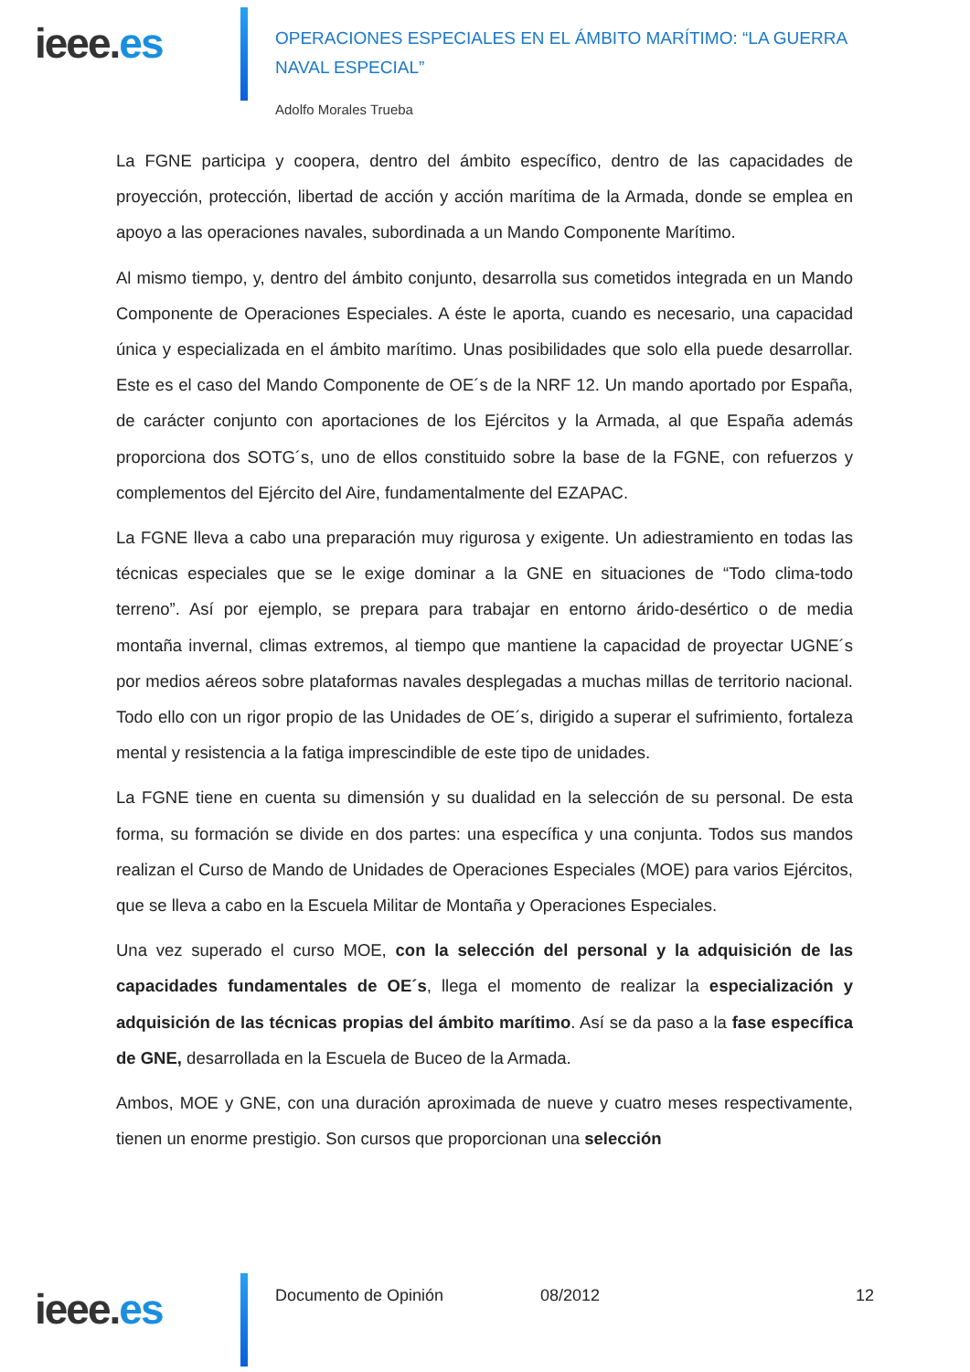ieee.es
OPERACIONES ESPECIALES EN EL ÁMBITO MARÍTIMO: “LA GUERRA NAVAL ESPECIAL”
Adolfo Morales Trueba
La FGNE participa y coopera, dentro del ámbito específico, dentro de las capacidades de proyección, protección, libertad de acción y acción marítima de la Armada, donde se emplea en apoyo a las operaciones navales, subordinada a un Mando Componente Marítimo.
Al mismo tiempo, y, dentro del ámbito conjunto, desarrolla sus cometidos integrada en un Mando Componente de Operaciones Especiales. A éste le aporta, cuando es necesario, una capacidad única y especializada en el ámbito marítimo. Unas posibilidades que solo ella puede desarrollar. Este es el caso del Mando Componente de OE´s de la NRF 12. Un mando aportado por España, de carácter conjunto con aportaciones de los Ejércitos y la Armada, al que España además proporciona dos SOTG´s, uno de ellos constituido sobre la base de la FGNE, con refuerzos y complementos del Ejército del Aire, fundamentalmente del EZAPAC.
La FGNE lleva a cabo una preparación muy rigurosa y exigente. Un adiestramiento en todas las técnicas especiales que se le exige dominar a la GNE en situaciones de “Todo clima-todo terreno”. Así por ejemplo, se prepara para trabajar en entorno árido-desértico o de media montaña invernal, climas extremos, al tiempo que mantiene la capacidad de proyectar UGNE´s por medios aéreos sobre plataformas navales desplegadas a muchas millas de territorio nacional. Todo ello con un rigor propio de las Unidades de OE´s, dirigido a superar el sufrimiento, fortaleza mental y resistencia a la fatiga imprescindible de este tipo de unidades.
La FGNE tiene en cuenta su dimensión y su dualidad en la selección de su personal. De esta forma, su formación se divide en dos partes: una específica y una conjunta. Todos sus mandos realizan el Curso de Mando de Unidades de Operaciones Especiales (MOE) para varios Ejércitos, que se lleva a cabo en la Escuela Militar de Montaña y Operaciones Especiales.
Una vez superado el curso MOE, con la selección del personal y la adquisición de las capacidades fundamentales de OE´s, llega el momento de realizar la especialización y adquisición de las técnicas propias del ámbito marítimo. Así se da paso a la fase específica de GNE, desarrollada en la Escuela de Buceo de la Armada.
Ambos, MOE y GNE, con una duración aproximada de nueve y cuatro meses respectivamente, tienen un enorme prestigio. Son cursos que proporcionan una selección
ieee.es
Documento de Opinión 08/2012 12